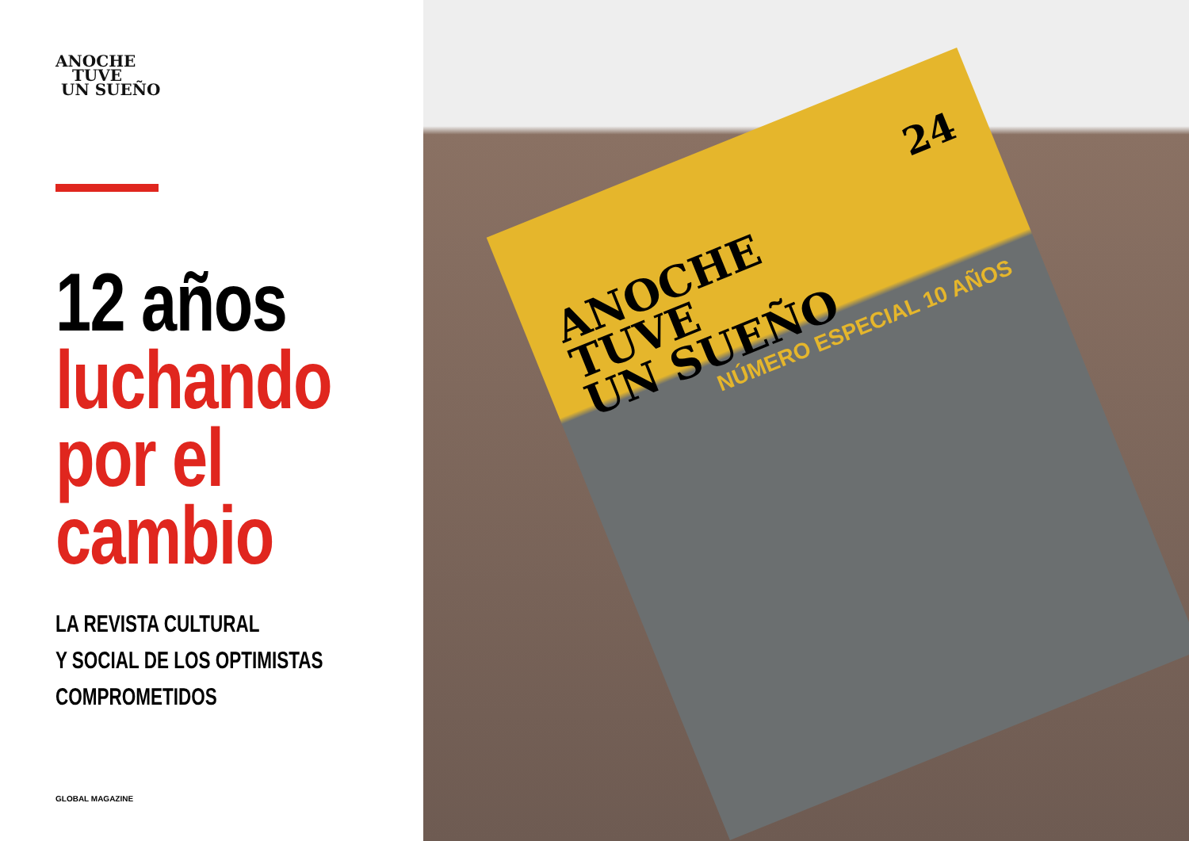ANOCHE
TUVE
UN SUEÑO
12 años
luchando
por el
cambio
LA REVISTA CULTURAL
Y SOCIAL DE LOS OPTIMISTAS
COMPROMETIDOS
GLOBAL MAGAZINE
24
ANOCHE
TUVE
UN SUEÑO
NÚMERO ESPECIAL 10 AÑOS